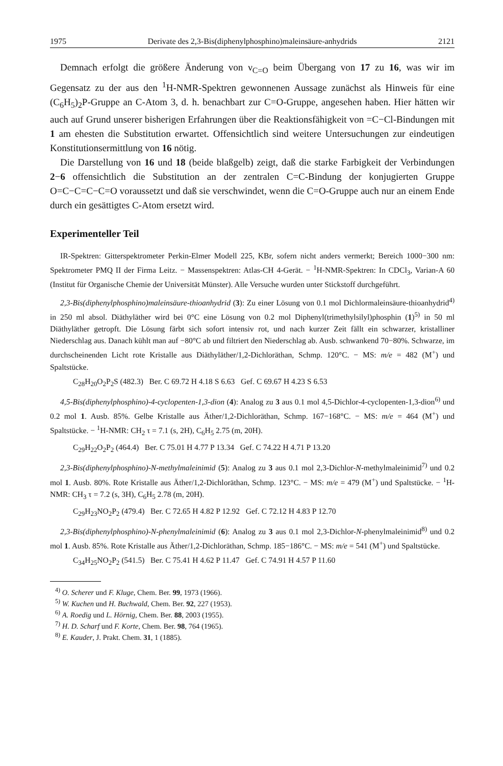1975 Derivate des 2,3-Bis(diphenylphosphino)maleinsäure-anhydrids 2121
Demnach erfolgt die größere Änderung von ν<sub>C=O</sub> beim Übergang von 17 zu 16, was wir im Gegensatz zu der aus den <sup>1</sup>H-NMR-Spektren gewonnenen Aussage zunächst als Hinweis für eine (C<sub>6</sub>H<sub>5</sub>)<sub>2</sub>P-Gruppe an C-Atom 3, d. h. benachbart zur C=O-Gruppe, angesehen haben. Hier hätten wir auch auf Grund unserer bisherigen Erfahrungen über die Reaktionsfähigkeit von =C−Cl-Bindungen mit 1 am ehesten die Substitution erwartet. Offensichtlich sind weitere Untersuchungen zur eindeutigen Konstitutionsermittlung von 16 nötig.
Die Darstellung von 16 und 18 (beide blaßgelb) zeigt, daß die starke Farbigkeit der Verbindungen 2−6 offensichtlich die Substitution an der zentralen C=C-Bindung der konjugierten Gruppe O=C−C=C−C=O voraussetzt und daß sie verschwindet, wenn die C=O-Gruppe auch nur an einem Ende durch ein gesättigtes C-Atom ersetzt wird.
Experimenteller Teil
IR-Spektren: Gitterspektrometer Perkin-Elmer Modell 225, KBr, sofern nicht anders vermerkt; Bereich 1000−300 nm: Spektrometer PMQ II der Firma Leitz. − Massenspektren: Atlas-CH 4-Gerät. − <sup>1</sup>H-NMR-Spektren: In CDCl<sub>3</sub>, Varian-A 60 (Institut für Organische Chemie der Universität Münster). Alle Versuche wurden unter Stickstoff durchgeführt.
2,3-Bis(diphenylphosphino)maleinsäure-thioanhydrid (3): Zu einer Lösung von 0.1 mol Dichlormaleinsäure-thioanhydrid<sup>4)</sup> in 250 ml absol. Diäthyläther wird bei 0°C eine Lösung von 0.2 mol Diphenyl(trimethylsilyl)phosphin (1)<sup>5)</sup> in 50 ml Diäthyläther getropft. Die Lösung färbt sich sofort intensiv rot, und nach kurzer Zeit fällt ein schwarzer, kristalliner Niederschlag aus. Danach kühlt man auf −80°C ab und filtriert den Niederschlag ab. Ausb. schwankend 70−80%. Schwarze, im durchscheinenden Licht rote Kristalle aus Diäthyläther/1,2-Dichloräthan, Schmp. 120°C. − MS: m/e = 482 (M<sup>+</sup>) und Spaltstücke.
C<sub>28</sub>H<sub>20</sub>O<sub>2</sub>P<sub>2</sub>S (482.3) Ber. C 69.72 H 4.18 S 6.63 Gef. C 69.67 H 4.23 S 6.53
4,5-Bis(diphenylphosphino)-4-cyclopenten-1,3-dion (4): Analog zu 3 aus 0.1 mol 4,5-Dichlor-4-cyclopenten-1,3-dion<sup>6)</sup> und 0.2 mol 1. Ausb. 85%. Gelbe Kristalle aus Äther/1,2-Dichloräthan, Schmp. 167−168°C. − MS: m/e = 464 (M<sup>+</sup>) und Spaltstücke. − <sup>1</sup>H-NMR: CH<sub>2</sub> τ = 7.1 (s, 2H), C<sub>6</sub>H<sub>5</sub> 2.75 (m, 20H).
C<sub>29</sub>H<sub>22</sub>O<sub>2</sub>P<sub>2</sub> (464.4) Ber. C 75.01 H 4.77 P 13.34 Gef. C 74.22 H 4.71 P 13.20
2,3-Bis(diphenylphosphino)-N-methylmaleinimid (5): Analog zu 3 aus 0.1 mol 2,3-Dichlor-N-methylmaleinimid<sup>7)</sup> und 0.2 mol 1. Ausb. 80%. Rote Kristalle aus Äther/1,2-Dichloräthan, Schmp. 123°C. − MS: m/e = 479 (M<sup>+</sup>) und Spaltstücke. − <sup>1</sup>H-NMR: CH<sub>3</sub> τ = 7.2 (s, 3H), C<sub>6</sub>H<sub>5</sub> 2.78 (m, 20H).
C<sub>29</sub>H<sub>23</sub>NO<sub>2</sub>P<sub>2</sub> (479.4) Ber. C 72.65 H 4.82 P 12.92 Gef. C 72.12 H 4.83 P 12.70
2,3-Bis(diphenylphosphino)-N-phenylmaleinimid (6): Analog zu 3 aus 0.1 mol 2,3-Dichlor-N-phenylmaleinimid<sup>8)</sup> und 0.2 mol 1. Ausb. 85%. Rote Kristalle aus Äther/1,2-Dichloräthan, Schmp. 185−186°C. − MS: m/e = 541 (M<sup>+</sup>) und Spaltstücke.
C<sub>34</sub>H<sub>25</sub>NO<sub>2</sub>P<sub>2</sub> (541.5) Ber. C 75.41 H 4.62 P 11.47 Gef. C 74.91 H 4.57 P 11.60
<sup>4)</sup> O. Scherer und F. Kluge, Chem. Ber. 99, 1973 (1966).
<sup>5)</sup> W. Kuchen und H. Buchwald, Chem. Ber. 92, 227 (1953).
<sup>6)</sup> A. Roedig und L. Hörnig, Chem. Ber. 88, 2003 (1955).
<sup>7)</sup> H. D. Scharf und F. Korte, Chem. Ber. 98, 764 (1965).
<sup>8)</sup> E. Kauder, J. Prakt. Chem. 31, 1 (1885).